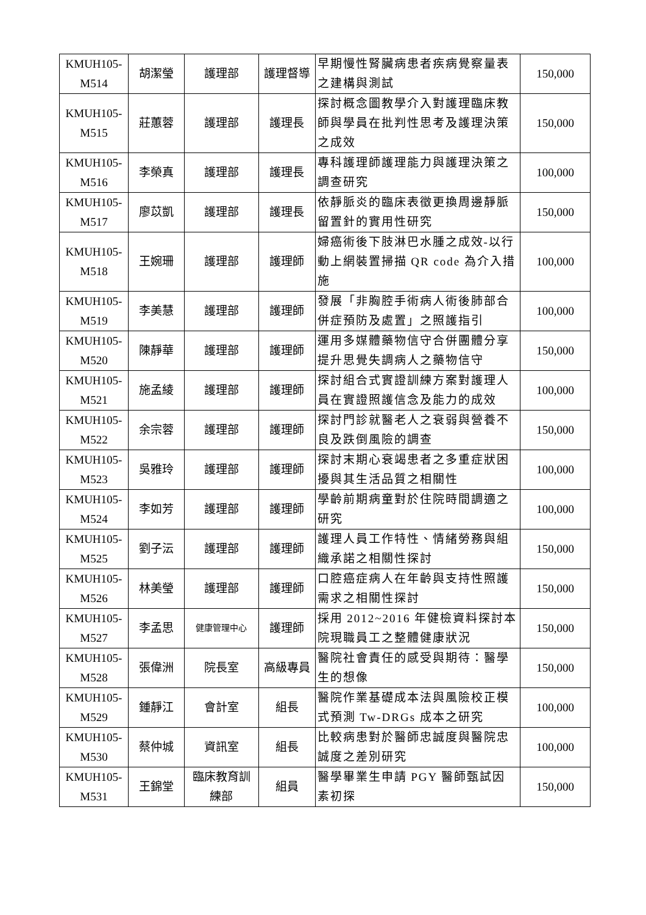| KMUH105- M514 | 胡潔瑩 | 護理部 | 護理督導 | 早期慢性腎臟病患者疾病覺察量表之建構與測試 | 150,000 |
| KMUH105- M515 | 莊蕙蓉 | 護理部 | 護理長 | 探討概念圖教學介入對護理臨床教師與學員在批判性思考及護理決策之成效 | 150,000 |
| KMUH105- M516 | 李榮真 | 護理部 | 護理長 | 專科護理師護理能力與護理決策之調查研究 | 100,000 |
| KMUH105- M517 | 廖苡凱 | 護理部 | 護理長 | 依靜脈炎的臨床表徵更換周邊靜脈留置針的實用性研究 | 150,000 |
| KMUH105- M518 | 王婉珊 | 護理部 | 護理師 | 婦癌術後下肢淋巴水腫之成效-以行動上網裝置掃描 QR code 為介入措施 | 100,000 |
| KMUH105- M519 | 李美慧 | 護理部 | 護理師 | 發展「非胸腔手術病人術後肺部合併症預防及處置」之照護指引 | 100,000 |
| KMUH105- M520 | 陳靜華 | 護理部 | 護理師 | 運用多媒體藥物信守合併團體分享提升思覺失調病人之藥物信守 | 150,000 |
| KMUH105- M521 | 施孟綾 | 護理部 | 護理師 | 探討組合式實證訓練方案對護理人員在實證照護信念及能力的成效 | 100,000 |
| KMUH105- M522 | 余宗蓉 | 護理部 | 護理師 | 探討門診就醫老人之衰弱與營養不良及跌倒風險的調查 | 150,000 |
| KMUH105- M523 | 吳雅玲 | 護理部 | 護理師 | 探討末期心衰竭患者之多重症狀困擾與其生活品質之相關性 | 100,000 |
| KMUH105- M524 | 李如芳 | 護理部 | 護理師 | 學齡前期病童對於住院時間調適之研究 | 100,000 |
| KMUH105- M525 | 劉子沄 | 護理部 | 護理師 | 護理人員工作特性、情緒勞務與組織承諾之相關性探討 | 150,000 |
| KMUH105- M526 | 林美瑩 | 護理部 | 護理師 | 口腔癌症病人在年齡與支持性照護需求之相關性探討 | 150,000 |
| KMUH105- M527 | 李孟思 | 健康管理中心 | 護理師 | 採用 2012~2016 年健檢資料探討本院現職員工之整體健康狀況 | 150,000 |
| KMUH105- M528 | 張偉洲 | 院長室 | 高級專員 | 醫院社會責任的感受與期待：醫學生的想像 | 150,000 |
| KMUH105- M529 | 鍾靜江 | 會計室 | 組長 | 醫院作業基礎成本法與風險校正模式預測 Tw-DRGs 成本之研究 | 100,000 |
| KMUH105- M530 | 蔡仲城 | 資訊室 | 組長 | 比較病患對於醫師忠誠度與醫院忠誠度之差別研究 | 100,000 |
| KMUH105- M531 | 王錦堂 | 臨床教育訓 練部 | 組員 | 醫學畢業生申請 PGY 醫師甄試因素初探 | 150,000 |